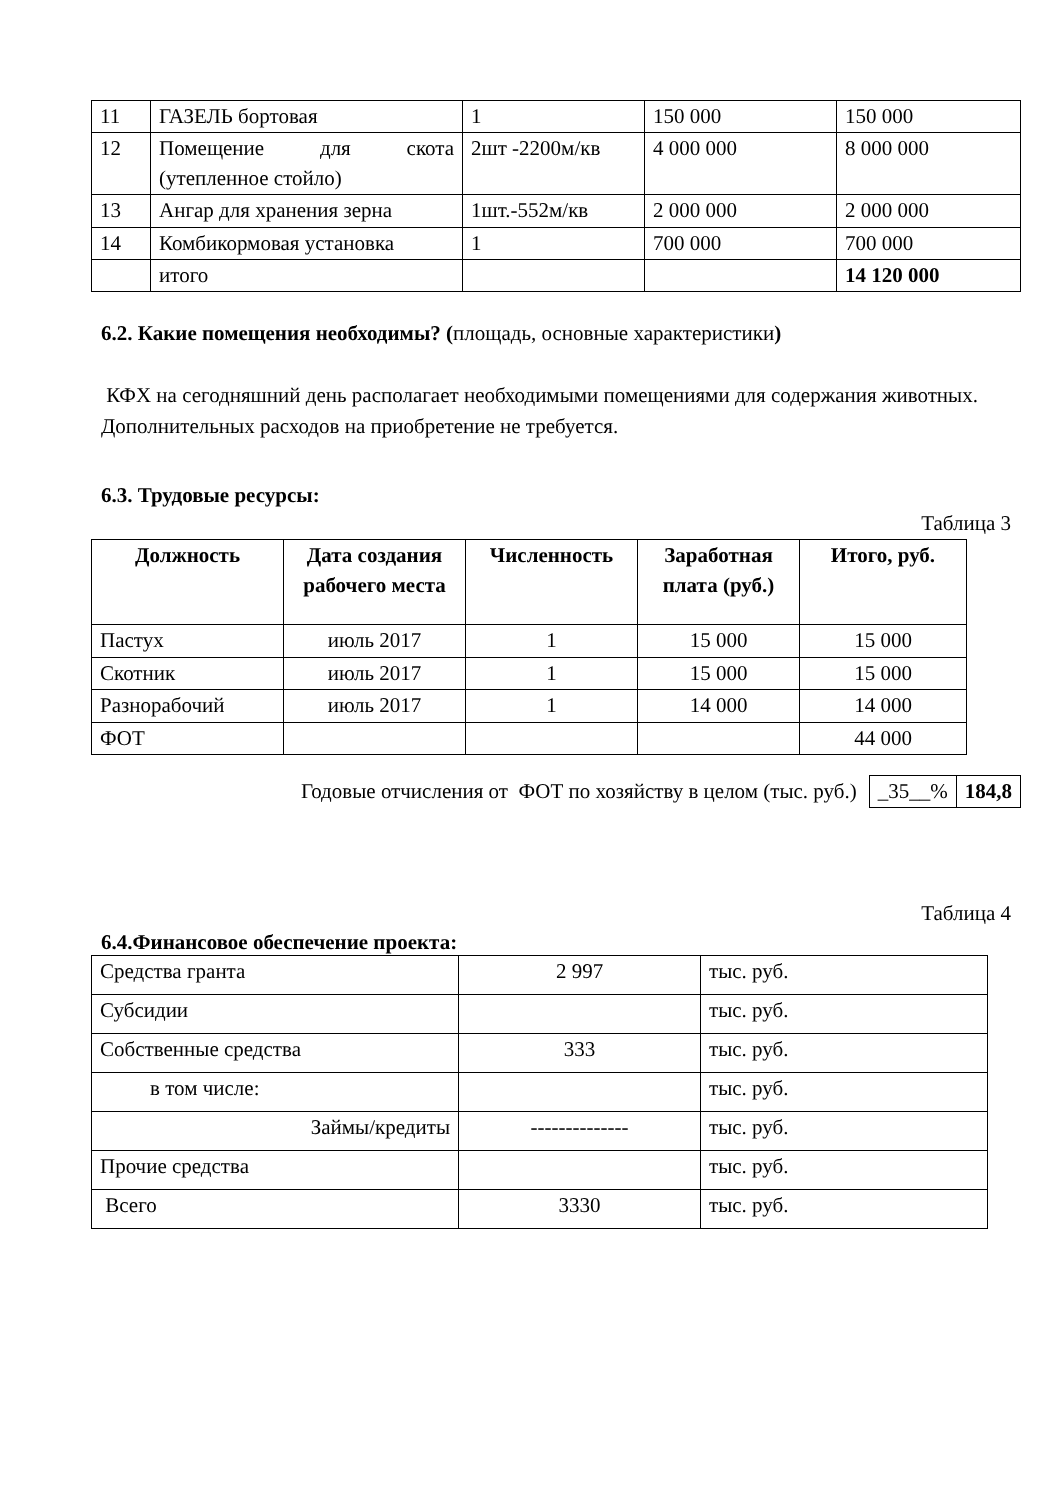| 11 | ГАЗЕЛЬ бортовая | 1 | 150 000 | 150 000 |
| 12 | Помещение для скота (утепленное стойло) | 2шт -2200м/кв | 4 000 000 | 8 000 000 |
| 13 | Ангар для хранения зерна | 1шт.-552м/кв | 2 000 000 | 2 000 000 |
| 14 | Комбикормовая установка | 1 | 700 000 | 700 000 |
| | итого | | | 14 120 000 |
6.2. Какие помещения необходимы? (площадь, основные характеристики)
КФХ на сегодняшний день располагает необходимыми помещениями для содержания животных. Дополнительных расходов на приобретение не требуется.
6.3. Трудовые ресурсы:
Таблица 3
| Должность | Дата создания рабочего места | Численность | Заработная плата (руб.) | Итого, руб. |
| --- | --- | --- | --- | --- |
| Пастух | июль 2017 | 1 | 15 000 | 15 000 |
| Скотник | июль 2017 | 1 | 15 000 | 15 000 |
| Разнорабочий | июль 2017 | 1 | 14 000 | 14 000 |
| ФОТ | | | | 44 000 |
Годовые отчисления от ФОТ по хозяйству в целом (тыс. руб.)
| _35__% | 184,8 |
Таблица 4
6.4.Финансовое обеспечение проекта:
| Средства гранта | 2 997 | тыс. руб. |
| Субсидии | | тыс. руб. |
| Собственные средства | 333 | тыс. руб. |
| в том числе: | | тыс. руб. |
| Займы/кредиты | -------------- | тыс. руб. |
| Прочие средства | | тыс. руб. |
| Всего | 3330 | тыс. руб. |